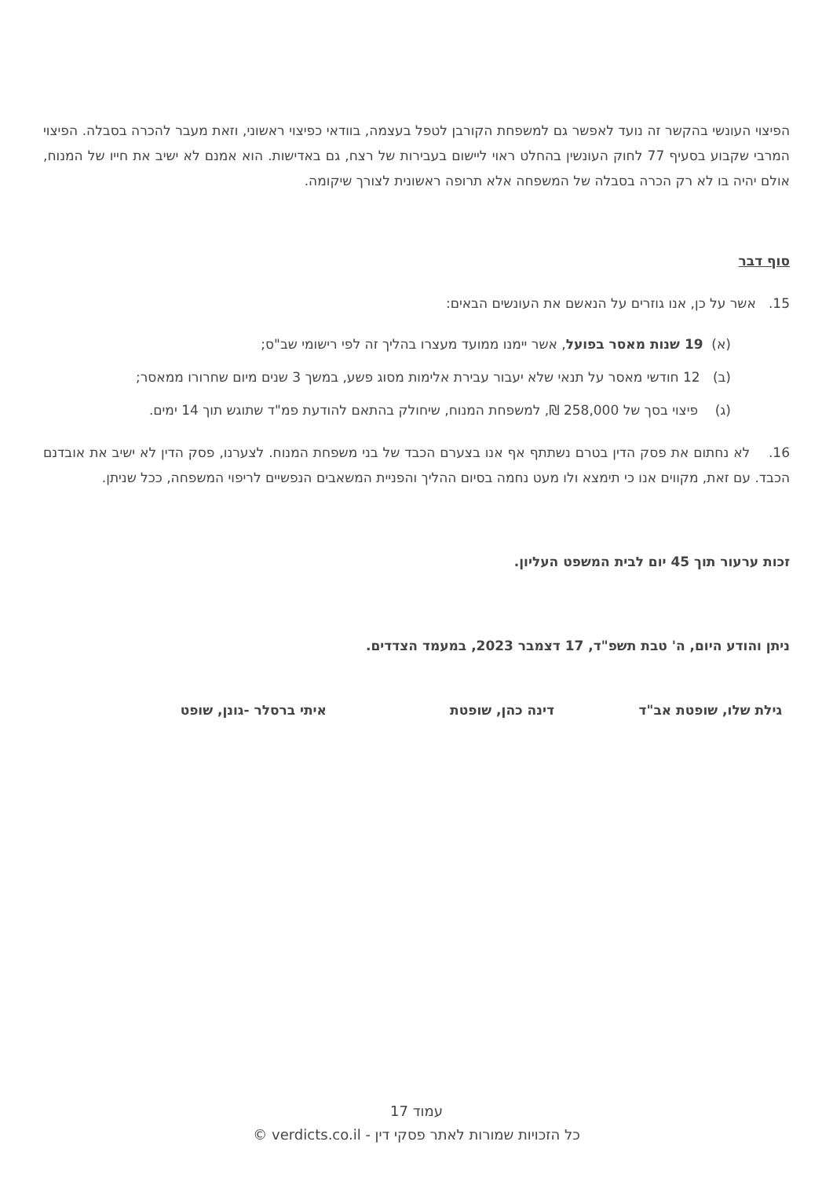הפיצוי העונשי בהקשר זה נועד לאפשר גם למשפחת הקורבן לטפל בעצמה, בוודאי כפיצוי ראשוני, וזאת מעבר להכרה בסבלה. הפיצוי המרבי שקבוע בסעיף 77 לחוק העונשין בהחלט ראוי ליישום בעבירות של רצח, גם באדישות. הוא אמנם לא ישיב את חייו של המנוח, אולם יהיה בו לא רק הכרה בסבלה של המשפחה אלא תרופה ראשונית לצורך שיקומה.
סוף דבר
15. אשר על כן, אנו גוזרים על הנאשם את העונשים הבאים:
(א) 19 שנות מאסר בפועל, אשר יימנו ממועד מעצרו בהליך זה לפי רישומי שב"ס;
(ב) 12 חודשי מאסר על תנאי שלא יעבור עבירת אלימות מסוג פשע, במשך 3 שנים מיום שחרורו ממאסר;
(ג) פיצוי בסך של 258,000 ₪, למשפחת המנוח, שיחולק בהתאם להודעת פמ"ד שתוגש תוך 14 ימים.
16. לא נחתום את פסק הדין בטרם נשתתף אף אנו בצערם הכבד של בני משפחת המנוח. לצערנו, פסק הדין לא ישיב את אובדנם הכבד. עם זאת, מקווים אנו כי תימצא ולו מעט נחמה בסיום ההליך והפניית המשאבים הנפשיים לריפוי המשפחה, ככל שניתן.
זכות ערעור תוך 45 יום לבית המשפט העליון.
ניתן והודע היום, ה' טבת תשפ"ד, 17 דצמבר 2023, במעמד הצדדים.
גילת שלו, שופטת אב"ד דינה כהן, שופטת איתי ברסלר -גונן, שופט
עמוד 17
כל הזכויות שמורות לאתר פסקי דין - verdicts.co.il ©